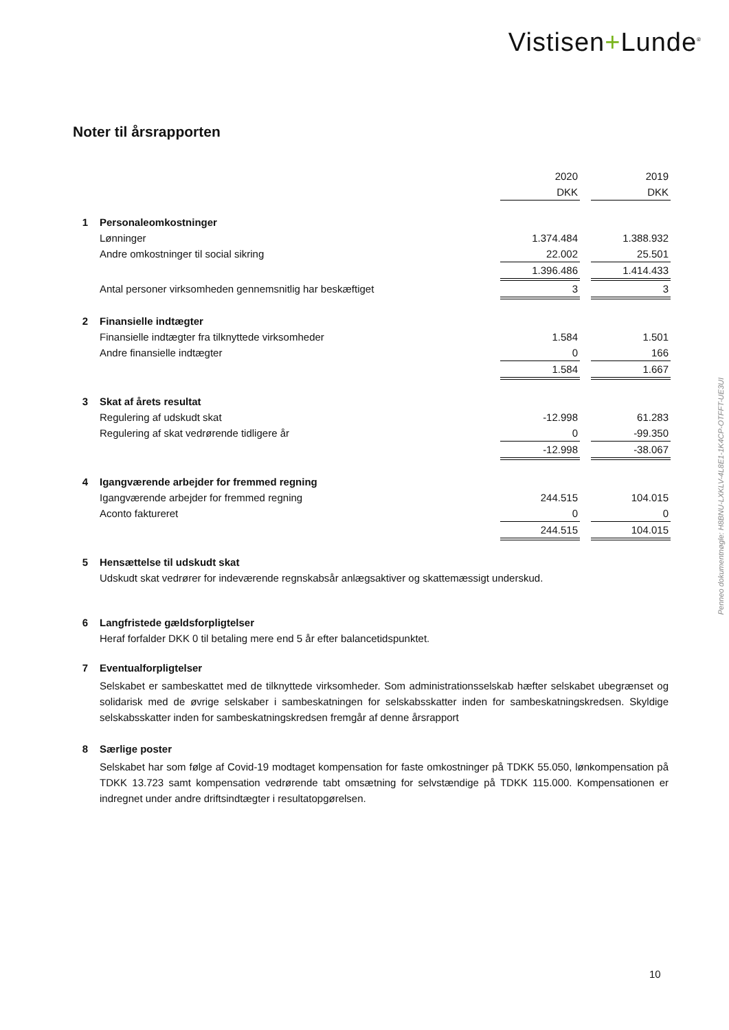Vistisen+Lunde<sup>®</sup>
Noter til årsrapporten
| | | 2020 | | 2019 |
| | | DKK | | DKK |
| 1 | Personaleomkostninger | | | |
| | Lønninger | 1.374.484 | | 1.388.932 |
| | Andre omkostninger til social sikring | 22.002 | | 25.501 |
| | | 1.396.486 | | 1.414.433 |
| | Antal personer virksomheden gennemsnitlig har beskæftiget | 3 | | 3 |
| 2 | Finansielle indtægter | | | |
| | Finansielle indtægter fra tilknyttede virksomheder | 1.584 | | 1.501 |
| | Andre finansielle indtægter | 0 | | 166 |
| | | 1.584 | | 1.667 |
| 3 | Skat af årets resultat | | | |
| | Regulering af udskudt skat | -12.998 | | 61.283 |
| | Regulering af skat vedrørende tidligere år | 0 | | -99.350 |
| | | -12.998 | | -38.067 |
| 4 | Igangværende arbejder for fremmed regning | | | |
| | Igangværende arbejder for fremmed regning | 244.515 | | 104.015 |
| | Aconto faktureret | 0 | | 0 |
| | | 244.515 | | 104.015 |
| 5 | Hensættelse til udskudt skat | | | |
| | Udskudt skat vedrører for indeværende regnskabsår anlægsaktiver og skattemæssigt underskud. | | | |
| 6 | Langfristede gældsforpligtelser | | | |
| | Heraf forfalder DKK 0 til betaling mere end 5 år efter balancetidspunktet. | | | |
| 7 | Eventualforpligtelser | | | |
| | Selskabet er sambeskattet med de tilknyttede virksomheder. Som administrationsselskab hæfter selskabet ubegrænset og solidarisk med de øvrige selskaber i sambeskatningen for selskabsskatter inden for sambeskatningskredsen. Skyldige selskabsskatter inden for sambeskatningskredsen fremgår af denne årsrapport | | | |
| 8 | Særlige poster | | | |
| | Selskabet har som følge af Covid-19 modtaget kompensation for faste omkostninger på TDKK 55.050, lønkompensation på TDKK 13.723 samt kompensation vedrørende tabt omsætning for selvstændige på TDKK 115.000. Kompensationen er indregnet under andre driftsindtægter i resultatopgørelsen. | | | |
Penneo dokumentnøgle: H8BNU-LXKLV-4L8E1-1K4CP-OTFFT-UE3UI
10